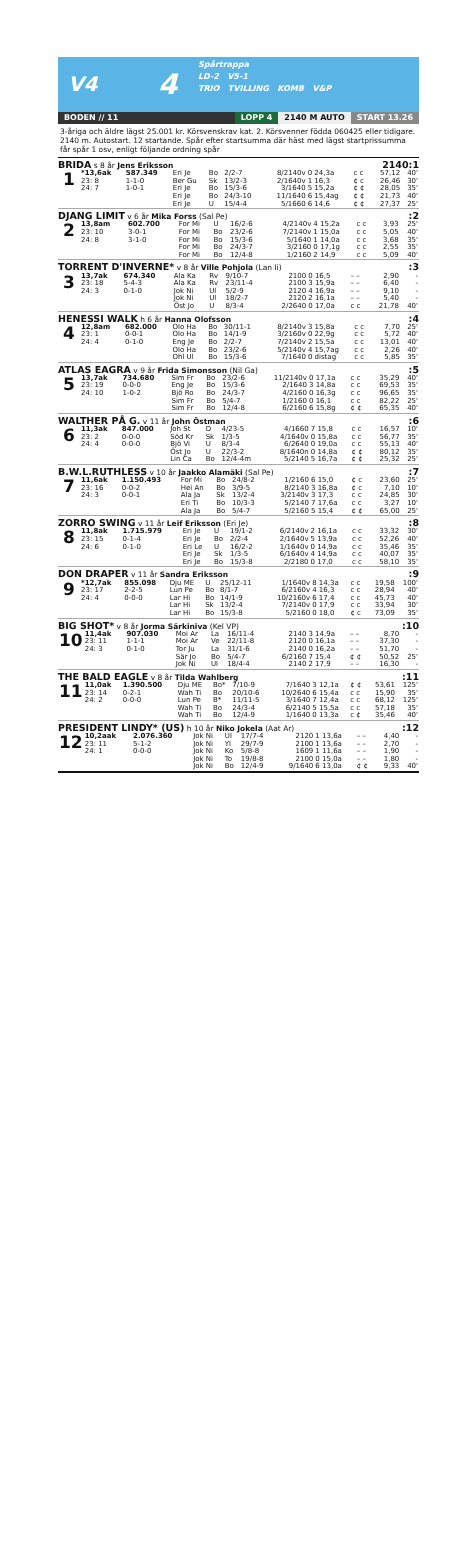V4
4
Spårtrappa
LD-2 V5-1
TRIO TVILLING KOMB V&P
BODEN // 11 LOPP 4 2140 M AUTO START 13.26
3-åriga och äldre lägst 25.001 kr. Körsvenskrav kat. 2. Körsvenner födda 060425 eller tidigare. 2140 m. Autostart. 12 startande. Spår efter startsumma där häst med lägst startprissumma får spår 1 osv, enligt följande ordning spår
BRIDA s 8 år Jens Eriksson 2140:1
| 1 | *13,6ak | 587.349 | Eri Je | Bo | 2/2-7 | 8/2140v | 0 24,3a | c c | 57,12 | 40' |
| | 23: 8 | 1-1-0 | Ber Gu | Sk | 13/2-3 | 2/1640v | 1 16,3 | ¢ c | 26,46 | 30' |
| | 24: 7 | 1-0-1 | Eri Je | Bo | 15/3-6 | 3/1640 | 5 15,2a | ¢ ¢ | 28,05 | 35' |
| | | | Eri Je | Bo | 24/3-10 | 11/1640 | 6 15,4ag | ¢ ¢ | 21,73 | 40' |
| | | | Eri Je | U | 15/4-4 | 5/1660 | 6 14,6 | ¢ ¢ | 27,37 | 25' |
DJANG LIMIT v 6 år Mika Forss (Sal Pe):2
| 2 | 13,8am | 602.700 | For Mi | U | 16/2-6 | 4/2140v | 4 15,2a | c c | 3,93 | 25' |
| | 23: 10 | 3-0-1 | For Mi | Bo | 23/2-6 | 7/2140v | 1 15,0a | c c | 5,05 | 40' |
| | 24: 8 | 3-1-0 | For Mi | Bo | 15/3-6 | 5/1640 | 1 14,0a | c c | 3,68 | 35' |
| | | | For Mi | Bo | 24/3-7 | 3/2160 | 0 17,1g | c c | 2,55 | 35' |
| | | | For Mi | Bo | 12/4-8 | 1/2160 | 2 14,9 | c c | 5,09 | 40' |
TORRENT D'INVERNE* v 8 år Ville Pohjola (Lan Ii):3
| 3 | 13,7ak | 674.340 | Ala Ka | Rv | 9/10-7 | 2100 | 0 16,5 | – – | 2,90 | - |
| | 23: 18 | 5-4-3 | Ala Ka | Rv | 23/11-4 | 2100 | 3 15,9a | – – | 6,40 | - |
| | 24: 3 | 0-1-0 | Jok Ni | Ul | 5/2-9 | 2120 | 4 16,9a | – – | 9,10 | - |
| | | | Jok Ni | Ul | 18/2-7 | 2120 | 2 16,1a | – – | 5,40 | - |
| | | | Öst Jo | U | 8/3-4 | 2/2640 | 0 17,0a | c c | 21,78 | 40' |
HENESSI WALK h 6 år Hanna Olofsson:4
| 4 | 12,8am | 682.000 | Olo Ha | Bo | 30/11-1 | 8/2140v | 3 15,8a | c c | 7,70 | 25' |
| | 23: 1 | 0-0-1 | Olo Ha | Bo | 14/1-9 | 3/2160v | 0 22,9g | c c | 5,72 | 40' |
| | 24: 4 | 0-1-0 | Eng Je | Bo | 2/2-7 | 7/2140v | 2 15,5a | c c | 13,01 | 40' |
| | | | Olo Ha | Bo | 23/2-6 | 5/2140v | 4 15,7ag | c c | 2,26 | 40' |
| | | | Ohl Ul | Bo | 15/3-6 | 7/1640 | 0 distag | c c | 5,85 | 35' |
ATLAS EAGRA v 9 år Frida Simonsson (Nil Ga):5
| 5 | 13,7ak | 734.680 | Sim Fr | Bo | 23/2-6 | 11/2140v | 0 17,1a | c c | 35,29 | 40' |
| | 23: 19 | 0-0-0 | Eng Je | Bo | 15/3-6 | 2/1640 | 3 14,8a | c c | 69,53 | 35' |
| | 24: 10 | 1-0-2 | Bjö Ro | Bo | 24/3-7 | 4/2160 | 0 16,3g | c c | 96,65 | 35' |
| | | | Sim Fr | Bo | 5/4-7 | 1/2160 | 0 16,1 | c c | 82,22 | 25' |
| | | | Sim Fr | Bo | 12/4-8 | 6/2160 | 6 15,8g | ¢ ¢ | 65,35 | 40' |
WALTHER PÅ G. v 11 år John Östman:6
| 6 | 11,3ak | 847.000 | Joh St | D | 4/23-5 | 4/1660 | 7 15,8 | c c | 16,57 | 10' |
| | 23: 2 | 0-0-0 | Söd Kr | Sk | 1/3-5 | 4/1640v | 0 15,8a | c c | 56,77 | 35' |
| | 24: 4 | 0-0-0 | Bjö Vi | U | 8/3-4 | 6/2640 | 0 19,0a | c c | 55,13 | 40' |
| | | | Öst Jo | U | 22/3-2 | 8/1640n | 0 14,8a | ¢ ¢ | 80,12 | 35' |
| | | | Lin Ca | Bo | 12/4-4m | 5/2140 | 5 16,7a | ¢ ¢ | 25,32 | 25' |
B.W.L.RUTHLESS v 10 år Jaakko Alamäki (Sal Pe):7
| 7 | 11,6ak | 1.150.493 | For Mi | Bo | 24/8-2 | 1/2160 | 6 15,0 | ¢ c | 23,60 | 25' |
| | 23: 16 | 0-0-2 | Hei An | Bo | 3/9-5 | 8/2140 | 3 16,8a | ¢ c | 7,10 | 10' |
| | 24: 3 | 0-0-1 | Ala Ja | Sk | 13/2-4 | 3/2140v | 3 17,3 | c c | 24,85 | 30' |
| | | | Eri Ti | Bo | 10/3-3 | 5/2140 | 7 17,6a | c c | 3,27 | 10' |
| | | | Ala Ja | Bo | 5/4-7 | 5/2160 | 5 15,4 | ¢ ¢ | 65,00 | 25' |
ZORRO SWING v 11 år Leif Eriksson (Eri Je):8
| 8 | 11,8ak | 1.715.979 | Eri Je | U | 19/1-2 | 6/2140v | 2 16,1a | c c | 33,32 | 30' |
| | 23: 15 | 0-1-4 | Eri Je | Bo | 2/2-4 | 2/1640v | 5 13,9a | c c | 52,26 | 40' |
| | 24: 6 | 0-1-0 | Eri Le | U | 16/2-2 | 1/1640v | 0 14,9a | c c | 35,46 | 35' |
| | | | Eri Je | Sk | 1/3-5 | 6/1640v | 4 14,9a | c c | 40,07 | 35' |
| | | | Eri Je | Bo | 15/3-8 | 2/2180 | 0 17,0 | c c | 58,10 | 35' |
DON DRAPER v 11 år Sandra Eriksson:9
| 9 | *12,7ak | 855.098 | Dju ME | U | 25/12-11 | 1/1640v | 8 14,3a | c c | 19,58 | 100' |
| | 23: 17 | 2-2-5 | Lun Pe | Bo | 8/1-7 | 6/2160v | 4 16,3 | c c | 28,94 | 40' |
| | 24: 4 | 0-0-0 | Lar Hi | Bo | 14/1-9 | 10/2160v | 6 17,4 | c c | 45,73 | 40' |
| | | | Lar Hi | Sk | 13/2-4 | 7/2140v | 0 17,9 | c c | 33,94 | 30' |
| | | | Lar Hi | Bo | 15/3-8 | 5/2160 | 0 18,0 | ¢ c | 73,09 | 35' |
BIG SHOT* v 8 år Jorma Särkiniva (Kel VP):10
| 10 | 11,4ak | 907.030 | Moi Ar | La | 16/11-4 | 2140 | 3 14,9a | – – | 8,70 | - |
| | 23: 11 | 1-1-1 | Moi Ar | Ve | 22/11-8 | 2120 | 0 16,1a | – – | 37,30 | - |
| | 24: 3 | 0-1-0 | Tor Ju | La | 31/1-6 | 2140 | 0 16,2a | – – | 51,70 | - |
| | | | Sär Jo | Bo | 5/4-7 | 6/2160 | 7 15,4 | ¢ ¢ | 50,52 | 25' |
| | | | Jok Ni | Ul | 18/4-4 | 2140 | 2 17,9 | – – | 16,30 | - |
THE BALD EAGLE v 8 år Tilda Wahlberg:11
| 11 | 11,0ak | 1.390.500 | Dju ME | Bo* | 7/10-9 | 7/1640 | 3 12,1a | ¢ ¢ | 53,61 | 125' |
| | 23: 14 | 0-2-1 | Wah Ti | Bo | 20/10-6 | 10/2640 | 6 15,4a | c c | 15,90 | 35' |
| | 24: 2 | 0-0-0 | Lun Pe | B* | 11/11-5 | 3/1640 | 7 12,4a | c c | 68,12 | 125' |
| | | | Wah Ti | Bo | 24/3-4 | 6/2140 | 5 15,5a | c c | 57,18 | 35' |
| | | | Wah Ti | Bo | 12/4-9 | 1/1640 | 0 13,3a | c ¢ | 35,46 | 40' |
PRESIDENT LINDY* (US) h 10 år Niko Jokela (Aat Ar):12
| 12 | 10,2aak | 2.076.360 | Jok Ni | Ul | 17/7-4 | 2120 | 1 13,6a | – – | 4,40 | - |
| | 23: 11 | 5-1-2 | Jok Ni | Yl | 29/7-9 | 2100 | 1 13,6a | – – | 2,70 | - |
| | 24: 1 | 0-0-0 | Jok Ni | Ko | 5/8-8 | 1609 | 1 11,6a | – – | 1,90 | - |
| | | | Jok Ni | To | 19/8-8 | 2100 | 0 15,0a | – – | 1,80 | - |
| | | | Jok Ni | Bo | 12/4-9 | 9/1640 | 6 13,0a | ¢ ¢ | 9,33 | 40' |